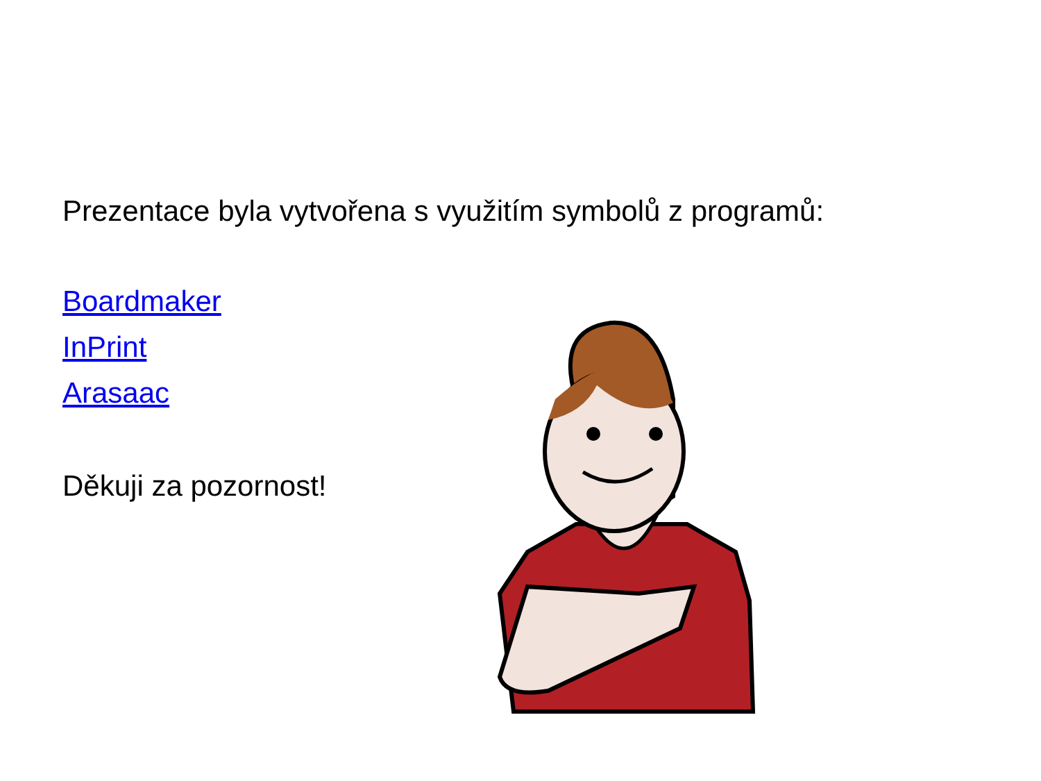Prezentace byla vytvořena s využitím symbolů z programů:
Boardmaker
InPrint
Arasaac
Děkuji za pozornost!